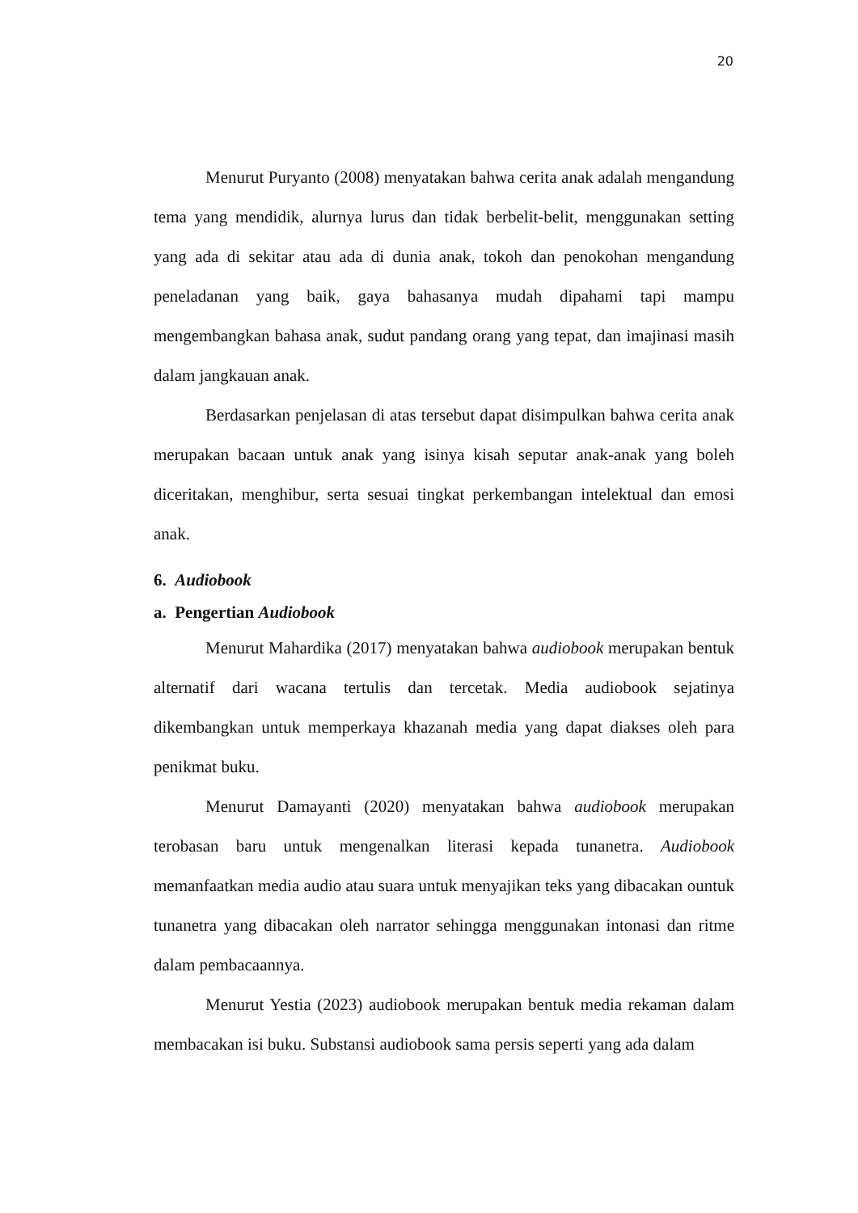20
Menurut Puryanto (2008) menyatakan bahwa cerita anak adalah mengandung tema yang mendidik, alurnya lurus dan tidak berbelit-belit, menggunakan setting yang ada di sekitar atau ada di dunia anak, tokoh dan penokohan mengandung peneladanan yang baik, gaya bahasanya mudah dipahami tapi mampu mengembangkan bahasa anak, sudut pandang orang yang tepat, dan imajinasi masih dalam jangkauan anak.
Berdasarkan penjelasan di atas tersebut dapat disimpulkan bahwa cerita anak merupakan bacaan untuk anak yang isinya kisah seputar anak-anak yang boleh diceritakan, menghibur, serta sesuai tingkat perkembangan intelektual dan emosi anak.
6. Audiobook
a. Pengertian Audiobook
Menurut Mahardika (2017) menyatakan bahwa audiobook merupakan bentuk alternatif dari wacana tertulis dan tercetak. Media audiobook sejatinya dikembangkan untuk memperkaya khazanah media yang dapat diakses oleh para penikmat buku.
Menurut Damayanti (2020) menyatakan bahwa audiobook merupakan terobasan baru untuk mengenalkan literasi kepada tunanetra. Audiobook memanfaatkan media audio atau suara untuk menyajikan teks yang dibacakan ountuk tunanetra yang dibacakan oleh narrator sehingga menggunakan intonasi dan ritme dalam pembacaannya.
Menurut Yestia (2023) audiobook merupakan bentuk media rekaman dalam membacakan isi buku. Substansi audiobook sama persis seperti yang ada dalam